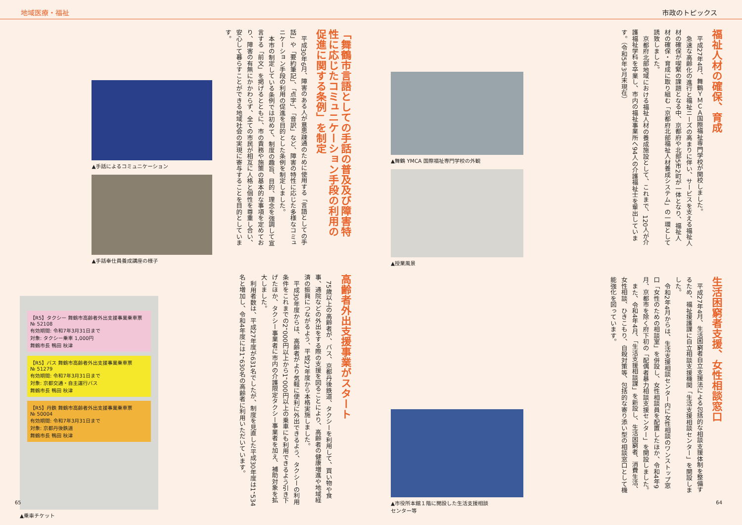地域医療・福祉 市政のトピックス
福祉人材の確保、育成
平成27年4月、舞鶴ＹＭＣＡ国際福祉専門学校が開校しました。
急速な高齢化の進行と福祉ニーズの高まりに伴い、サービスを支える福祉人材の確保が喫緊の課題となる中、京都府や北部5市2町が一体となり、福祉人材の確保・育成に取り組む「京都府北部福祉人材養成システム」の一環として誘致しました。
京都府北部地域における福祉人材の養成施設として、これまで、120人が介護福祉学科を卒業し、市内の福祉事業所へ94人の介護福祉士を輩出しています。（令和5年3月末現在）
▲舞鶴 YMCA 国際福祉専門学校の外観
▲授業風景
生活困窮者支援、女性相談窓口
平成27年4月、生活困窮者自立支援法による包括的な相談支援体制を整備するため、福祉援護課に自立相談支援機関「生活支援相談センター」を開設しました。
令和2年4月からは、生活支援相談センター内に女性相談のワンストップ窓口「女性のための相談室」を併設し、女性相談員を配置したほか、令和4年9月、京都市を除く府下初の「配偶者暴力相談支援センター」を開設しました。
また、令和4年4月、「生活支援相談課」を新設し、生活困窮者、消費生活、女性相談、ひきこもり、自殺対策等、包括的な寄り添い型の相談窓口として機能強化を図っています。
▲市役所本館１階に開設した生活支援相談
センター等
64
「舞鶴市言語としての手話の普及及び障害特性に応じたコミュニケーション手段の利用の促進に関する条例」を制定
平成30年6月、障害のある人が意思疎通のために使用する「言語としての手話」や「要約筆記」、「点字」、「音訳」など、障害の特性に応じた多様なコミュニケーション手段の利用の促進を目的とした条例を制定しました。
本市の制定している条例では初めて、制度の趣旨、目的、理念を強調して宣言する「前文」を掲げるとともに、市の責務や施策の基本的な事項を定めており、障害の有無にかかわらず、全ての市民が相互に人格と個性を尊重し合い、安心して暮らすことができる地域社会の実現に寄与することを目的としています。
▲手話によるコミュニケーション
▲手話奉仕員養成講座の様子
高齢者外出支援事業がスタート
75歳以上の高齢者が、バス、京都丹後鉄道、タクシーを利用して、買い物や食事、通院などの外出をする際の支援を図ることにより、高齢者の健康増進や地域経済の振興につながるよう、平成27年度から本格実施しました。
平成30年度からは、高齢者がより気軽に便利に外出できるよう、タクシーの利用条件をこれまでの2，000円以上から1，000円以上の乗車にも利用できるよう引き下げたほか、タクシー事業者に市内の介護限定タクシー事業者を加え、補助対象を拡大しました。
利用者数は、平成27年度が631名でしたが、制度を見直した平成30年度は1，534名と増加し、令和4年度には1，630名の高齢者に利用いただいています。
【R5】タクシー 舞鶴市高齢者外出支援事業乗車票
№ 52108
有効期間: 令和7年3月31日まで
対象: タクシー乗車 1,000円
舞鶴市長 鴨田 秋津
【R5】バス 舞鶴市高齢者外出支援事業乗車票
№ 51279
有効期間: 令和7年3月31日まで
対象: 京都交通・自主運行バス
舞鶴市長 鴨田 秋津
【R5】丹鉄 舞鶴市高齢者外出支援事業乗車票
№ 50004
有効期間: 令和7年3月31日まで
対象: 京都丹後鉄道
舞鶴市長 鴨田 秋津
▲乗車チケット
65